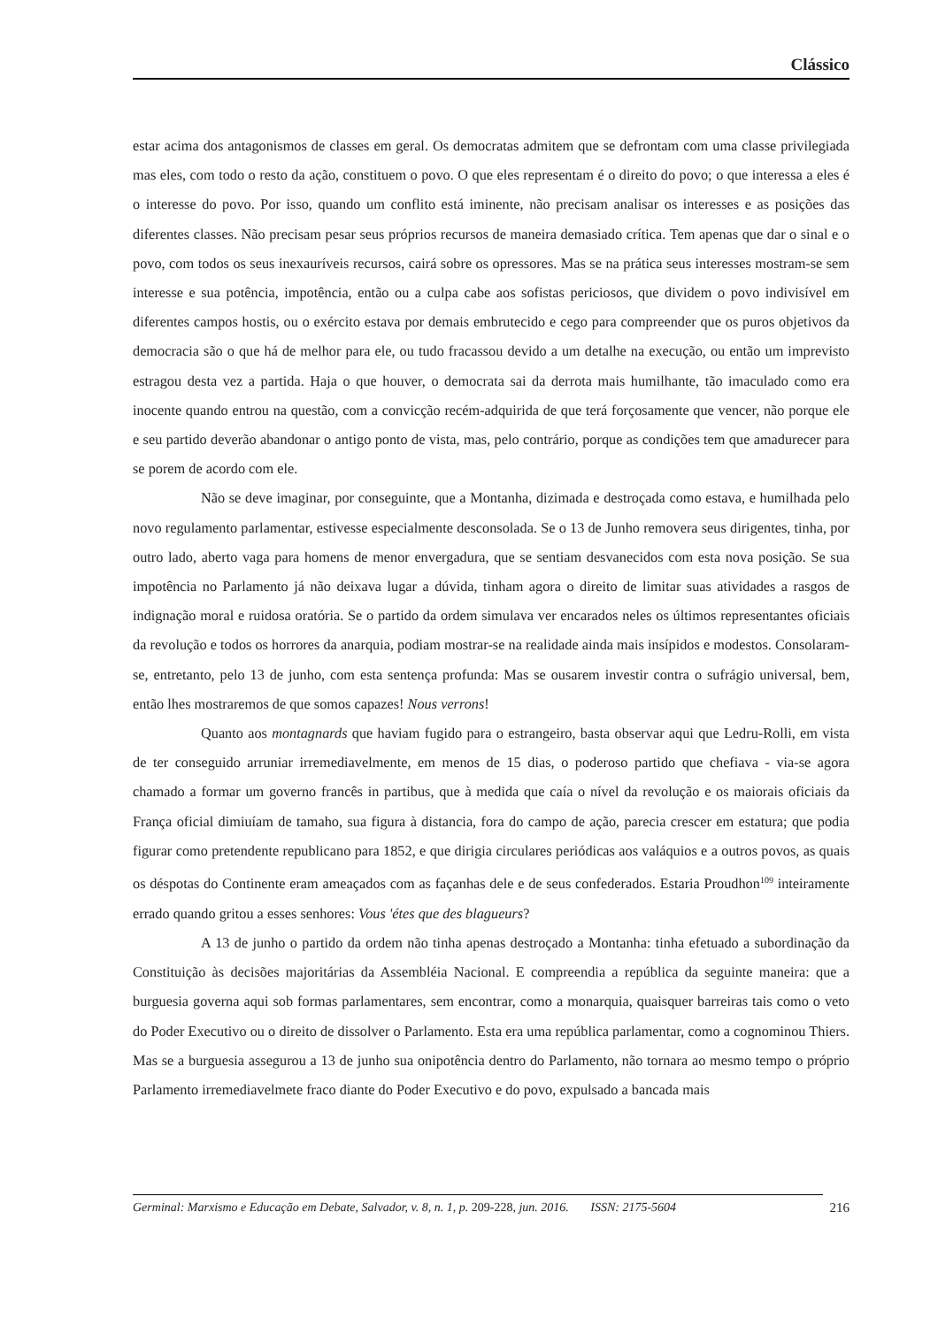Clássico
estar acima dos antagonismos de classes em geral. Os democratas admitem que se defrontam com uma classe privilegiada mas eles, com todo o resto da ação, constituem o povo. O que eles representam é o direito do povo; o que interessa a eles é o interesse do povo. Por isso, quando um conflito está iminente, não precisam analisar os interesses e as posições das diferentes classes. Não precisam pesar seus próprios recursos de maneira demasiado crítica. Tem apenas que dar o sinal e o povo, com todos os seus inexauríveis recursos, cairá sobre os opressores. Mas se na prática seus interesses mostram-se sem interesse e sua potência, impotência, então ou a culpa cabe aos sofistas periciosos, que dividem o povo indivisível em diferentes campos hostis, ou o exército estava por demais embrutecido e cego para compreender que os puros objetivos da democracia são o que há de melhor para ele, ou tudo fracassou devido a um detalhe na execução, ou então um imprevisto estragou desta vez a partida. Haja o que houver, o democrata sai da derrota mais humilhante, tão imaculado como era inocente quando entrou na questão, com a convicção recém-adquirida de que terá forçosamente que vencer, não porque ele e seu partido deverão abandonar o antigo ponto de vista, mas, pelo contrário, porque as condições tem que amadurecer para se porem de acordo com ele.
Não se deve imaginar, por conseguinte, que a Montanha, dizimada e destroçada como estava, e humilhada pelo novo regulamento parlamentar, estivesse especialmente desconsolada. Se o 13 de Junho removera seus dirigentes, tinha, por outro lado, aberto vaga para homens de menor envergadura, que se sentiam desvanecidos com esta nova posição. Se sua impotência no Parlamento já não deixava lugar a dúvida, tinham agora o direito de limitar suas atividades a rasgos de indignação moral e ruidosa oratória. Se o partido da ordem simulava ver encarados neles os últimos representantes oficiais da revolução e todos os horrores da anarquia, podiam mostrar-se na realidade ainda mais insípidos e modestos. Consolaram-se, entretanto, pelo 13 de junho, com esta sentença profunda: Mas se ousarem investir contra o sufrágio universal, bem, então lhes mostraremos de que somos capazes! Nous verrons!
Quanto aos montagnards que haviam fugido para o estrangeiro, basta observar aqui que Ledru-Rolli, em vista de ter conseguido arruniar irremediavelmente, em menos de 15 dias, o poderoso partido que chefiava - via-se agora chamado a formar um governo francês in partibus, que à medida que caía o nível da revolução e os maiorais oficiais da França oficial dimiuíam de tamaho, sua figura à distancia, fora do campo de ação, parecia crescer em estatura; que podia figurar como pretendente republicano para 1852, e que dirigia circulares periódicas aos valáquios e a outros povos, as quais os déspotas do Continente eram ameaçados com as façanhas dele e de seus confederados. Estaria Proudhon<sup>109</sup> inteiramente errado quando gritou a esses senhores: Vous 'étes que des blagueurs?
A 13 de junho o partido da ordem não tinha apenas destroçado a Montanha: tinha efetuado a subordinação da Constituição às decisões majoritárias da Assembléia Nacional. E compreendia a república da seguinte maneira: que a burguesia governa aqui sob formas parlamentares, sem encontrar, como a monarquia, quaisquer barreiras tais como o veto do Poder Executivo ou o direito de dissolver o Parlamento. Esta era uma república parlamentar, como a cognominou Thiers. Mas se a burguesia assegurou a 13 de junho sua onipotência dentro do Parlamento, não tornara ao mesmo tempo o próprio Parlamento irremediavelmete fraco diante do Poder Executivo e do povo, expulsado a bancada mais
Germinal: Marxismo e Educação em Debate, Salvador, v. 8, n. 1, p. 209-228, jun. 2016. ISSN: 2175-5604 216